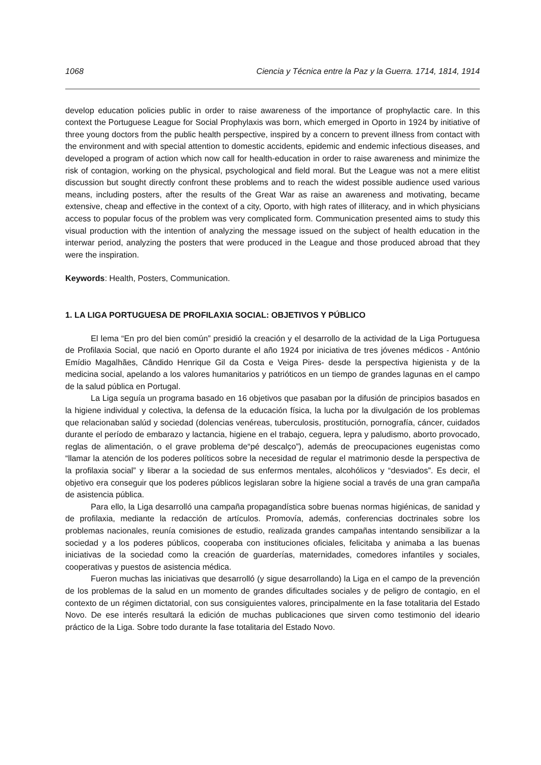1068 Ciencia y Técnica entre la Paz y la Guerra. 1714, 1814, 1914
develop education policies public in order to raise awareness of the importance of prophylactic care. In this context the Portuguese League for Social Prophylaxis was born, which emerged in Oporto in 1924 by initiative of three young doctors from the public health perspective, inspired by a concern to prevent illness from contact with the environment and with special attention to domestic accidents, epidemic and endemic infectious diseases, and developed a program of action which now call for health-education in order to raise awareness and minimize the risk of contagion, working on the physical, psychological and field moral. But the League was not a mere elitist discussion but sought directly confront these problems and to reach the widest possible audience used various means, including posters, after the results of the Great War as raise an awareness and motivating, became extensive, cheap and effective in the context of a city, Oporto, with high rates of illiteracy, and in which physicians access to popular focus of the problem was very complicated form. Communication presented aims to study this visual production with the intention of analyzing the message issued on the subject of health education in the interwar period, analyzing the posters that were produced in the League and those produced abroad that they were the inspiration.
Keywords: Health, Posters, Communication.
1. LA LIGA PORTUGUESA DE PROFILAXIA SOCIAL: OBJETIVOS Y PÚBLICO
El lema “En pro del bien común” presidió la creación y el desarrollo de la actividad de la Liga Portuguesa de Profilaxia Social, que nació en Oporto durante el año 1924 por iniciativa de tres jóvenes médicos - António Emídio Magalhães, Cândido Henrique Gil da Costa e Veiga Pires- desde la perspectiva higienista y de la medicina social, apelando a los valores humanitarios y patrióticos en un tiempo de grandes lagunas en el campo de la salud pública en Portugal.
La Liga seguía un programa basado en 16 objetivos que pasaban por la difusión de principios basados en la higiene individual y colectiva, la defensa de la educación física, la lucha por la divulgación de los problemas que relacionaban salúd y sociedad (dolencias venéreas, tuberculosis, prostitución, pornografía, cáncer, cuidados durante el período de embarazo y lactancia, higiene en el trabajo, ceguera, lepra y paludismo, aborto provocado, reglas de alimentación, o el grave problema de“pé descalço”), además de preocupaciones eugenistas como “llamar la atención de los poderes políticos sobre la necesidad de regular el matrimonio desde la perspectiva de la profilaxia social” y liberar a la sociedad de sus enfermos mentales, alcohólicos y “desviados”. Es decir, el objetivo era conseguir que los poderes públicos legislaran sobre la higiene social a través de una gran campaña de asistencia pública.
Para ello, la Liga desarrolló una campaña propagandística sobre buenas normas higiénicas, de sanidad y de profilaxia, mediante la redacción de artículos. Promovía, además, conferencias doctrinales sobre los problemas nacionales, reunía comisiones de estudio, realizada grandes campañas intentando sensibilizar a la sociedad y a los poderes públicos, cooperaba con instituciones oficiales, felicitaba y animaba a las buenas iniciativas de la sociedad como la creación de guarderías, maternidades, comedores infantiles y sociales, cooperativas y puestos de asistencia médica.
Fueron muchas las iniciativas que desarrolló (y sigue desarrollando) la Liga en el campo de la prevención de los problemas de la salud en un momento de grandes dificultades sociales y de peligro de contagio, en el contexto de un régimen dictatorial, con sus consiguientes valores, principalmente en la fase totalitaria del Estado Novo. De ese interés resultará la edición de muchas publicaciones que sirven como testimonio del ideario práctico de la Liga. Sobre todo durante la fase totalitaria del Estado Novo.